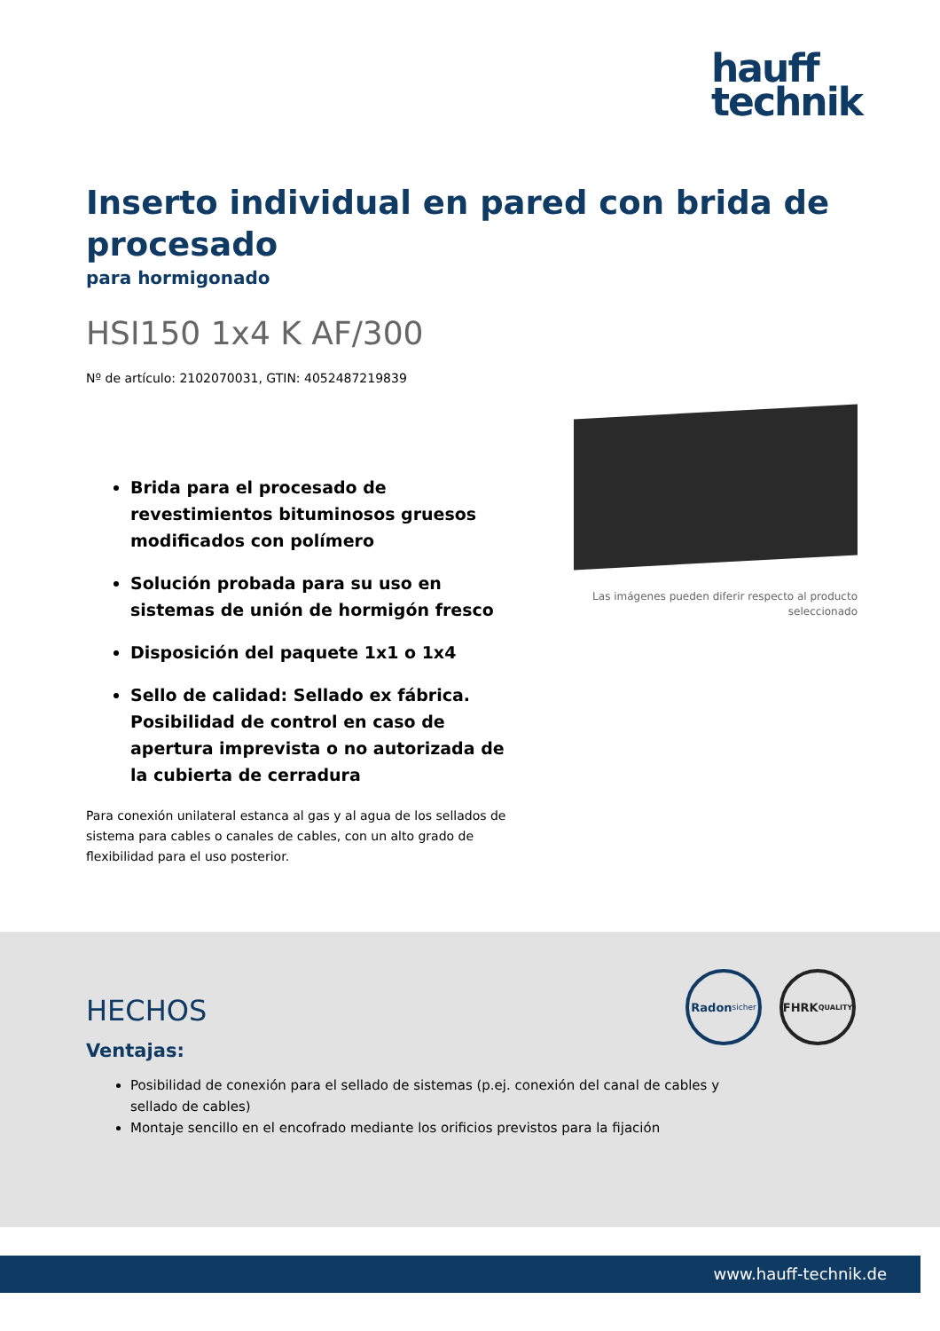hauff
technik
Inserto individual en pared con brida de procesado
para hormigonado
HSI150 1x4 K AF/300
Nº de artículo: 2102070031, GTIN: 4052487219839
Brida para el procesado de revestimientos bituminosos gruesos modificados con polímero
Solución probada para su uso en sistemas de unión de hormigón fresco
Disposición del paquete 1x1 o 1x4
Sello de calidad: Sellado ex fábrica. Posibilidad de control en caso de apertura imprevista o no autorizada de la cubierta de cerradura
Para conexión unilateral estanca al gas y al agua de los sellados de sistema para cables o canales de cables, con un alto grado de flexibilidad para el uso posterior.
Las imágenes pueden diferir respecto al producto seleccionado
Radon
sicher
FHRK
QUALITY
HECHOS
Ventajas:
Posibilidad de conexión para el sellado de sistemas (p.ej. conexión del canal de cables y sellado de cables)
Montaje sencillo en el encofrado mediante los orificios previstos para la fijación
www.hauff-technik.de